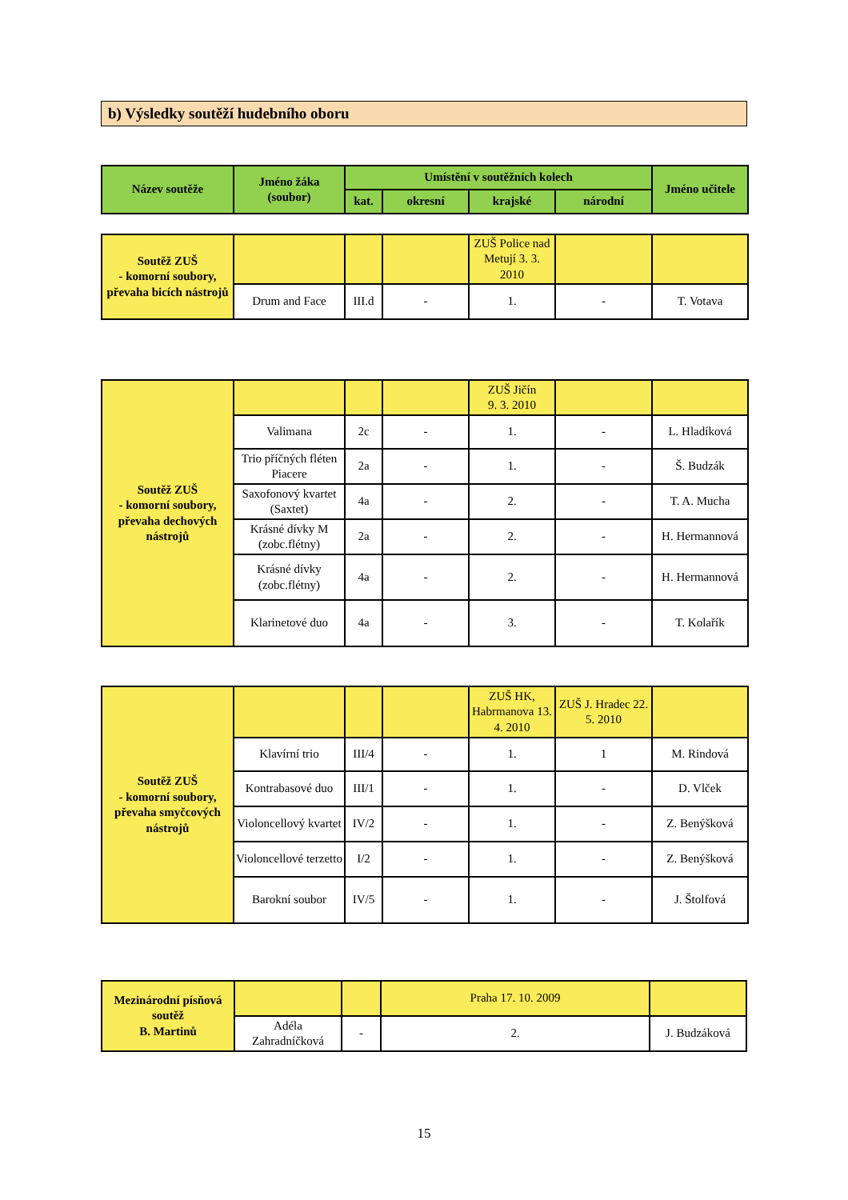b) Výsledky soutěží hudebního oboru
| Název soutěže | Jméno žáka (soubor) | Umístění v soutěžních kolech | | | | Jméno učitele |
| --- | --- | --- | --- | --- | --- | --- |
| | | kat. | okresní | krajské | národní | |
| Soutěž ZUŠ - komorní soubory, převaha bicích nástrojů | | | | ZUŠ Police nad Metují 3. 3. 2010 | | |
| | Drum and Face | III.d | - | 1. | - | T. Votava |
| Soutěž ZUŠ - komorní soubory, převaha dechových nástrojů | | | | ZUŠ Jičín 9. 3. 2010 | | |
| | Valimana | 2c | - | 1. | - | L. Hladíková |
| | Trio příčných fléten Piacere | 2a | - | 1. | - | Š. Budzák |
| | Saxofonový kvartet (Saxtet) | 4a | - | 2. | - | T. A. Mucha |
| | Krásné dívky M (zobc.flétny) | 2a | - | 2. | - | H. Hermannová |
| | Krásné dívky (zobc.flétny) | 4a | - | 2. | - | H. Hermannová |
| | Klarinetové duo | 4a | - | 3. | - | T. Kolařík |
| Soutěž ZUŠ - komorní soubory, převaha smyčcových nástrojů | | | | ZUŠ HK, Habrmanova 13. 4. 2010 | ZUŠ J. Hradec 22. 5. 2010 | |
| | Klavírní trio | III/4 | - | 1. | 1 | M. Rindová |
| | Kontrabasové duo | III/1 | - | 1. | - | D. Vlček |
| | Violoncellový kvartet | IV/2 | - | 1. | - | Z. Benýšková |
| | Violoncellové terzetto | I/2 | - | 1. | - | Z. Benýšková |
| | Barokní soubor | IV/5 | - | 1. | - | J. Štolfová |
| Mezinárodní písňová soutěž B. Martinů | | | Praha 17. 10. 2009 | |
| | Adéla Zahradníčková | - | 2. | J. Budzáková |
15